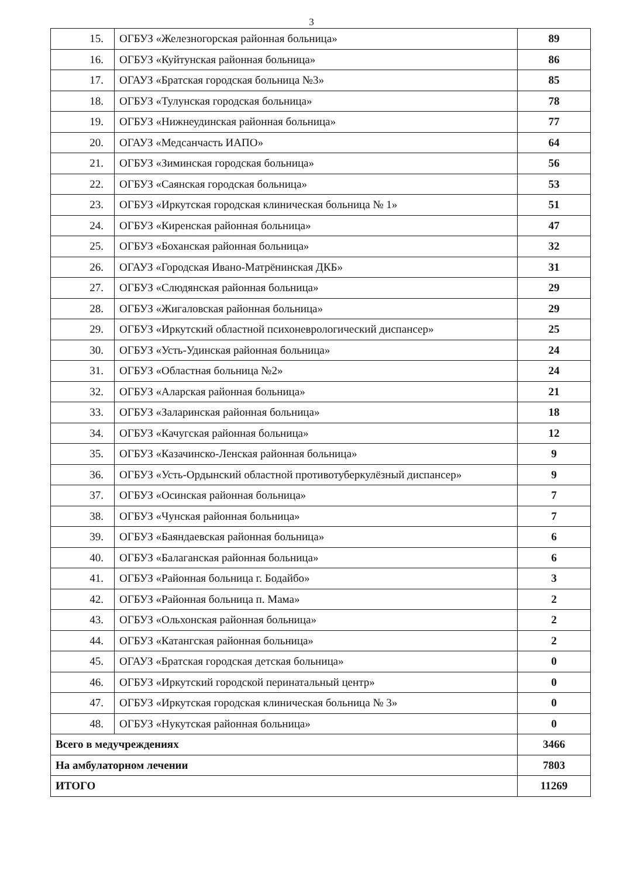3
| 15. | ОГБУЗ «Железногорская районная больница» | 89 |
| 16. | ОГБУЗ «Куйтунская районная больница» | 86 |
| 17. | ОГАУЗ «Братская городская больница №3» | 85 |
| 18. | ОГБУЗ «Тулунская городская больница» | 78 |
| 19. | ОГБУЗ «Нижнеудинская районная больница» | 77 |
| 20. | ОГАУЗ «Медсанчасть ИАПО» | 64 |
| 21. | ОГБУЗ «Зиминская городская больница» | 56 |
| 22. | ОГБУЗ «Саянская городская больница» | 53 |
| 23. | ОГБУЗ «Иркутская городская клиническая больница № 1» | 51 |
| 24. | ОГБУЗ «Киренская районная больница» | 47 |
| 25. | ОГБУЗ «Боханская районная больница» | 32 |
| 26. | ОГАУЗ «Городская Ивано-Матрёнинская ДКБ» | 31 |
| 27. | ОГБУЗ «Слюдянская районная больница» | 29 |
| 28. | ОГБУЗ «Жигаловская районная больница» | 29 |
| 29. | ОГБУЗ «Иркутский областной психоневрологический диспансер» | 25 |
| 30. | ОГБУЗ «Усть-Удинская районная больница» | 24 |
| 31. | ОГБУЗ «Областная больница №2» | 24 |
| 32. | ОГБУЗ «Аларская районная больница» | 21 |
| 33. | ОГБУЗ «Заларинская районная больница» | 18 |
| 34. | ОГБУЗ «Качугская районная больница» | 12 |
| 35. | ОГБУЗ «Казачинско-Ленская районная больница» | 9 |
| 36. | ОГБУЗ «Усть-Ордынский областной противотуберкулёзный диспансер» | 9 |
| 37. | ОГБУЗ «Осинская районная больница» | 7 |
| 38. | ОГБУЗ «Чунская районная больница» | 7 |
| 39. | ОГБУЗ «Баяндаевская районная больница» | 6 |
| 40. | ОГБУЗ «Балаганская районная больница» | 6 |
| 41. | ОГБУЗ «Районная больница г. Бодайбо» | 3 |
| 42. | ОГБУЗ «Районная больница п. Мама» | 2 |
| 43. | ОГБУЗ «Ольхонская районная больница» | 2 |
| 44. | ОГБУЗ «Катангская районная больница» | 2 |
| 45. | ОГАУЗ «Братская городская детская больница» | 0 |
| 46. | ОГБУЗ «Иркутский городской перинатальный центр» | 0 |
| 47. | ОГБУЗ «Иркутская городская клиническая больница № 3» | 0 |
| 48. | ОГБУЗ «Нукутская районная больница» | 0 |
| Всего в медучреждениях | | 3466 |
| На амбулаторном лечении | | 7803 |
| ИТОГО | | 11269 |